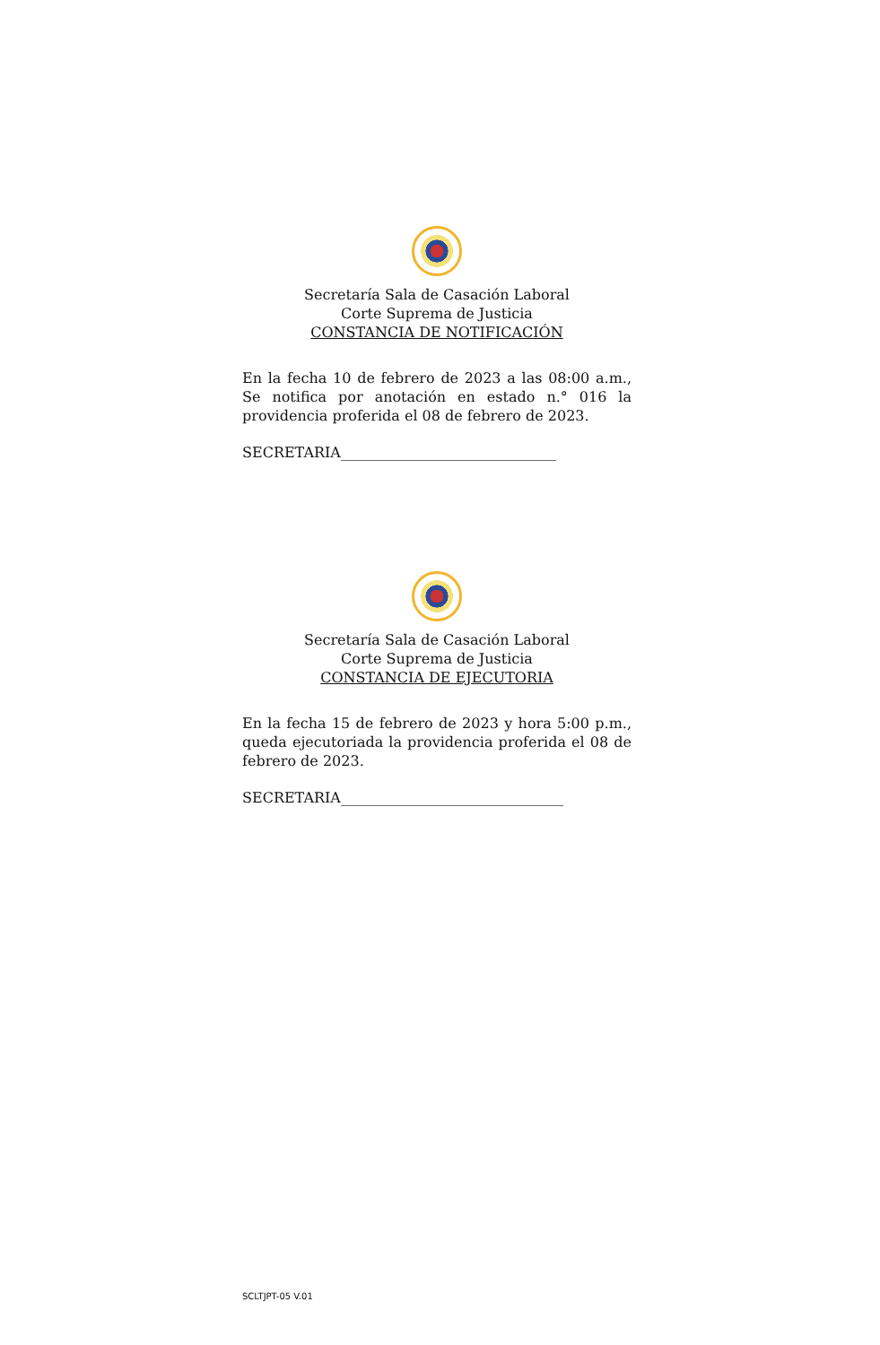Secretaría Sala de Casación Laboral
Corte Suprema de Justicia
CONSTANCIA DE NOTIFICACIÓN
En la fecha 10 de febrero de 2023 a las 08:00 a.m., Se notifica por anotación en estado n.° 016 la providencia proferida el 08 de febrero de 2023.
SECRETARIA______________________________
Secretaría Sala de Casación Laboral
Corte Suprema de Justicia
CONSTANCIA DE EJECUTORIA
En la fecha 15 de febrero de 2023 y hora 5:00 p.m., queda ejecutoriada la providencia proferida el 08 de febrero de 2023.
SECRETARIA_______________________________
SCLTJPT-05 V.01